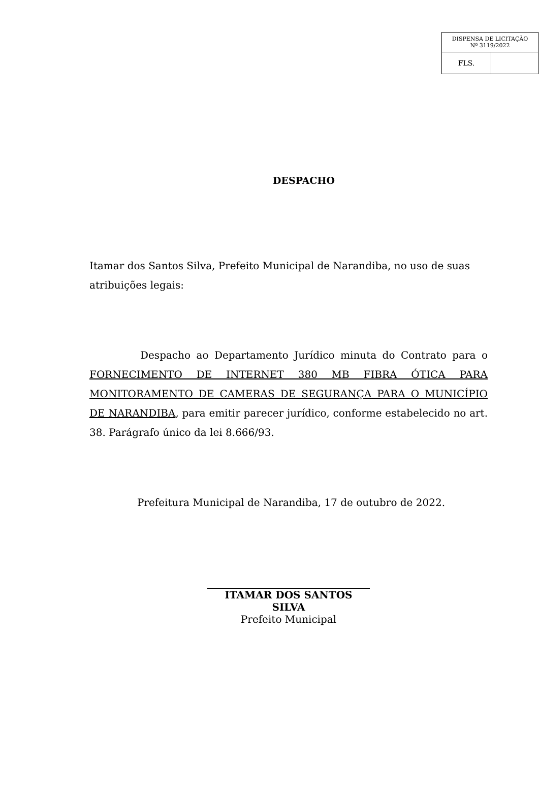| DISPENSA DE LICITAÇÃO Nº 3119/2022 | |
| FLS. | |
DESPACHO
Itamar dos Santos Silva, Prefeito Municipal de Narandiba, no uso de suas atribuições legais:
Despacho ao Departamento Jurídico minuta do Contrato para o FORNECIMENTO DE INTERNET 380 MB FIBRA ÓTICA PARA MONITORAMENTO DE CAMERAS DE SEGURANÇA PARA O MUNICÍPIO DE NARANDIBA, para emitir parecer jurídico, conforme estabelecido no art. 38. Parágrafo único da lei 8.666/93.
Prefeitura Municipal de Narandiba, 17 de outubro de 2022.
ITAMAR DOS SANTOS SILVA
Prefeito Municipal